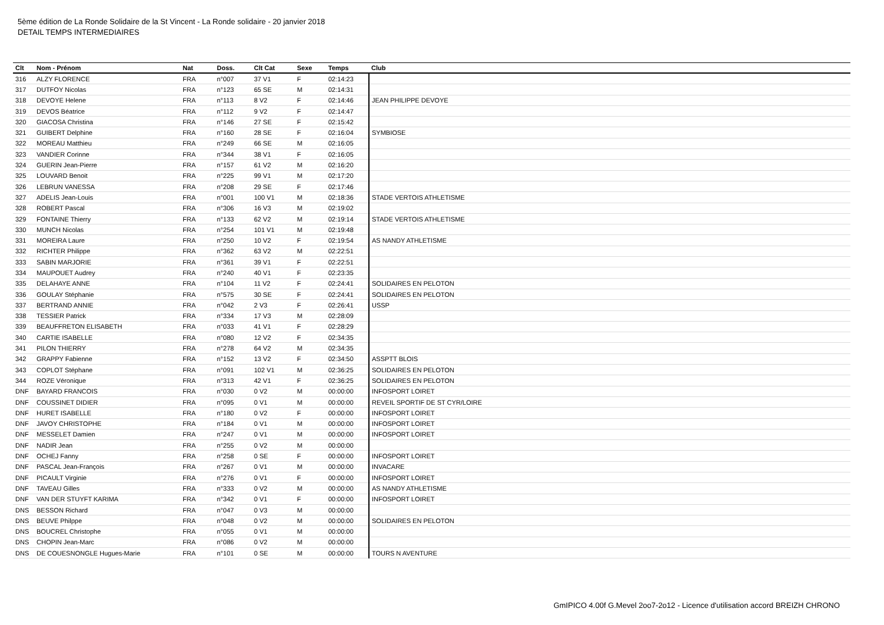5ème édition de La Ronde Solidaire de la St Vincent - La Ronde solidaire - 20 janvier 2018
DETAIL TEMPS INTERMEDIAIRES
| Clt | Nom - Prénom | Nat | Doss. | Clt Cat | Sexe | Temps | Club |
| --- | --- | --- | --- | --- | --- | --- | --- |
| 316 | ALZY FLORENCE | FRA | n°007 | 37 V1 | F | 02:14:23 | |
| 317 | DUTFOY Nicolas | FRA | n°123 | 65 SE | M | 02:14:31 | |
| 318 | DEVOYE Helene | FRA | n°113 | 8 V2 | F | 02:14:46 | JEAN PHILIPPE DEVOYE |
| 319 | DEVOS Béatrice | FRA | n°112 | 9 V2 | F | 02:14:47 | |
| 320 | GIACOSA Christina | FRA | n°146 | 27 SE | F | 02:15:42 | |
| 321 | GUIBERT Delphine | FRA | n°160 | 28 SE | F | 02:16:04 | SYMBIOSE |
| 322 | MOREAU Matthieu | FRA | n°249 | 66 SE | M | 02:16:05 | |
| 323 | VANDIER Corinne | FRA | n°344 | 38 V1 | F | 02:16:05 | |
| 324 | GUERIN Jean-Pierre | FRA | n°157 | 61 V2 | M | 02:16:20 | |
| 325 | LOUVARD Benoit | FRA | n°225 | 99 V1 | M | 02:17:20 | |
| 326 | LEBRUN VANESSA | FRA | n°208 | 29 SE | F | 02:17:46 | |
| 327 | ADELIS Jean-Louis | FRA | n°001 | 100 V1 | M | 02:18:36 | STADE VERTOIS ATHLETISME |
| 328 | ROBERT Pascal | FRA | n°306 | 16 V3 | M | 02:19:02 | |
| 329 | FONTAINE Thierry | FRA | n°133 | 62 V2 | M | 02:19:14 | STADE VERTOIS ATHLETISME |
| 330 | MUNCH Nicolas | FRA | n°254 | 101 V1 | M | 02:19:48 | |
| 331 | MOREIRA Laure | FRA | n°250 | 10 V2 | F | 02:19:54 | AS NANDY ATHLETISME |
| 332 | RICHTER Philippe | FRA | n°362 | 63 V2 | M | 02:22:51 | |
| 333 | SABIN MARJORIE | FRA | n°361 | 39 V1 | F | 02:22:51 | |
| 334 | MAUPOUET Audrey | FRA | n°240 | 40 V1 | F | 02:23:35 | |
| 335 | DELAHAYE ANNE | FRA | n°104 | 11 V2 | F | 02:24:41 | SOLIDAIRES EN PELOTON |
| 336 | GOULAY Stéphanie | FRA | n°575 | 30 SE | F | 02:24:41 | SOLIDAIRES EN PELOTON |
| 337 | BERTRAND ANNIE | FRA | n°042 | 2 V3 | F | 02:26:41 | USSP |
| 338 | TESSIER Patrick | FRA | n°334 | 17 V3 | M | 02:28:09 | |
| 339 | BEAUFFRETON ELISABETH | FRA | n°033 | 41 V1 | F | 02:28:29 | |
| 340 | CARTIE ISABELLE | FRA | n°080 | 12 V2 | F | 02:34:35 | |
| 341 | PILON THIERRY | FRA | n°278 | 64 V2 | M | 02:34:35 | |
| 342 | GRAPPY Fabienne | FRA | n°152 | 13 V2 | F | 02:34:50 | ASSPTT BLOIS |
| 343 | COPLOT Stéphane | FRA | n°091 | 102 V1 | M | 02:36:25 | SOLIDAIRES EN PELOTON |
| 344 | ROZE Véronique | FRA | n°313 | 42 V1 | F | 02:36:25 | SOLIDAIRES EN PELOTON |
| DNF | BAYARD FRANCOIS | FRA | n°030 | 0 V2 | M | 00:00:00 | INFOSPORT LOIRET |
| DNF | COUSSINET DIDIER | FRA | n°095 | 0 V1 | M | 00:00:00 | REVEIL SPORTIF DE ST CYR/LOIRE |
| DNF | HURET ISABELLE | FRA | n°180 | 0 V2 | F | 00:00:00 | INFOSPORT LOIRET |
| DNF | JAVOY CHRISTOPHE | FRA | n°184 | 0 V1 | M | 00:00:00 | INFOSPORT LOIRET |
| DNF | MESSELET Damien | FRA | n°247 | 0 V1 | M | 00:00:00 | INFOSPORT LOIRET |
| DNF | NADIR Jean | FRA | n°255 | 0 V2 | M | 00:00:00 | |
| DNF | OCHEJ Fanny | FRA | n°258 | 0 SE | F | 00:00:00 | INFOSPORT LOIRET |
| DNF | PASCAL Jean-François | FRA | n°267 | 0 V1 | M | 00:00:00 | INVACARE |
| DNF | PICAULT Virginie | FRA | n°276 | 0 V1 | F | 00:00:00 | INFOSPORT LOIRET |
| DNF | TAVEAU Gilles | FRA | n°333 | 0 V2 | M | 00:00:00 | AS NANDY ATHLETISME |
| DNF | VAN DER STUYFT KARIMA | FRA | n°342 | 0 V1 | F | 00:00:00 | INFOSPORT LOIRET |
| DNS | BESSON Richard | FRA | n°047 | 0 V3 | M | 00:00:00 | |
| DNS | BEUVE Philppe | FRA | n°048 | 0 V2 | M | 00:00:00 | SOLIDAIRES EN PELOTON |
| DNS | BOUCREL Christophe | FRA | n°055 | 0 V1 | M | 00:00:00 | |
| DNS | CHOPIN Jean-Marc | FRA | n°086 | 0 V2 | M | 00:00:00 | |
| DNS | DE COUESNONGLE Hugues-Marie | FRA | n°101 | 0 SE | M | 00:00:00 | TOURS N AVENTURE |
GmIPICO 4.00f G.Mevel 2oo7-2o12 - Licence d'utilisation accord BREIZH CHRONO